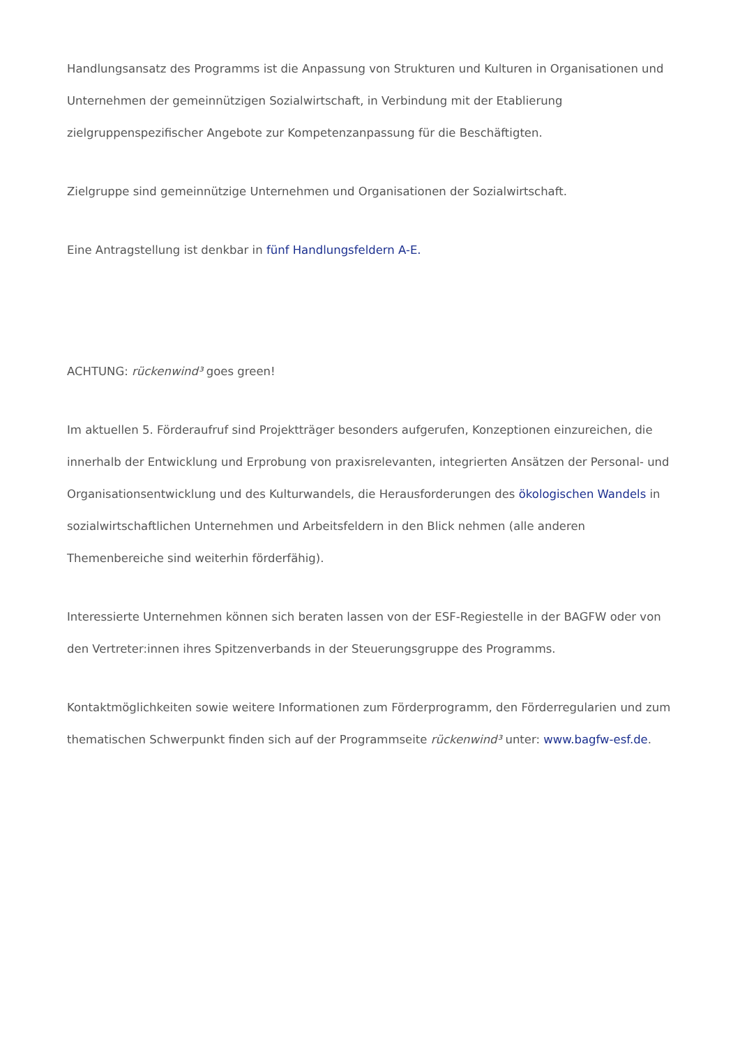Handlungsansatz des Programms ist die Anpassung von Strukturen und Kulturen in Organisationen und Unternehmen der gemeinnützigen Sozialwirtschaft, in Verbindung mit der Etablierung zielgruppenspezifischer Angebote zur Kompetenzanpassung für die Beschäftigten.
Zielgruppe sind gemeinnützige Unternehmen und Organisationen der Sozialwirtschaft.
Eine Antragstellung ist denkbar in fünf Handlungsfeldern A-E.
ACHTUNG: rückenwind³ goes green!
Im aktuellen 5. Förderaufruf sind Projektträger besonders aufgerufen, Konzeptionen einzureichen, die innerhalb der Entwicklung und Erprobung von praxisrelevanten, integrierten Ansätzen der Personal- und Organisationsentwicklung und des Kulturwandels, die Herausforderungen des ökologischen Wandels in sozialwirtschaftlichen Unternehmen und Arbeitsfeldern in den Blick nehmen (alle anderen Themenbereiche sind weiterhin förderfähig).
Interessierte Unternehmen können sich beraten lassen von der ESF-Regiestelle in der BAGFW oder von den Vertreter:innen ihres Spitzenverbands in der Steuerungsgruppe des Programms.
Kontaktmöglichkeiten sowie weitere Informationen zum Förderprogramm, den Förderregularien und zum thematischen Schwerpunkt finden sich auf der Programmseite rückenwind³ unter: www.bagfw-esf.de.